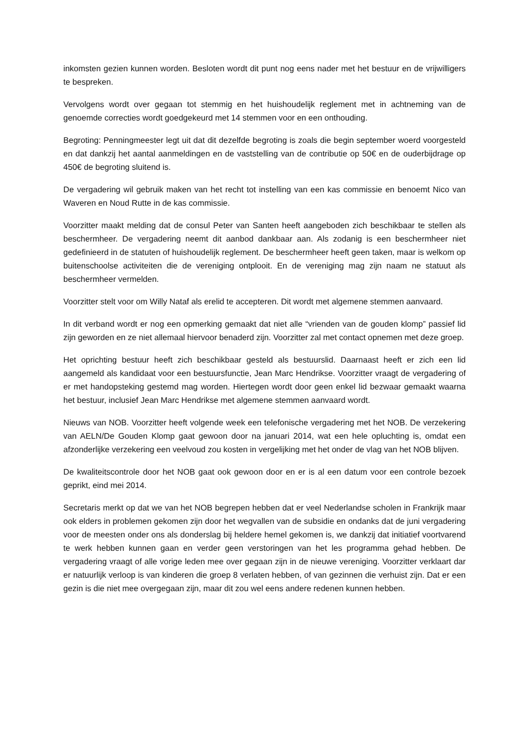inkomsten gezien kunnen worden. Besloten wordt dit punt nog eens nader met het bestuur en de vrijwilligers te bespreken.
Vervolgens wordt over gegaan tot stemmig en het huishoudelijk reglement met in achtneming van de genoemde correcties wordt goedgekeurd met 14 stemmen voor en een onthouding.
Begroting: Penningmeester legt uit dat dit dezelfde begroting is zoals die begin september woerd voorgesteld en dat dankzij het aantal aanmeldingen en de vaststelling van de contributie op 50€ en de ouderbijdrage op 450€ de begroting sluitend is.
De vergadering wil gebruik maken van het recht tot instelling van een kas commissie en benoemt Nico van Waveren en Noud Rutte in de kas commissie.
Voorzitter maakt melding dat de consul Peter van Santen heeft aangeboden zich beschikbaar te stellen als beschermheer. De vergadering neemt dit aanbod dankbaar aan. Als zodanig is een beschermheer niet gedefinieerd in de statuten of huishoudelijk reglement. De beschermheer heeft geen taken, maar is welkom op buitenschoolse activiteiten die de vereniging ontplooit. En de vereniging mag zijn naam ne statuut als beschermheer vermelden.
Voorzitter stelt voor om Willy Nataf als erelid te accepteren. Dit wordt met algemene stemmen aanvaard.
In dit verband wordt er nog een opmerking gemaakt dat niet alle “vrienden van de gouden klomp” passief lid zijn geworden en ze niet allemaal hiervoor benaderd zijn. Voorzitter zal met contact opnemen met deze groep.
Het oprichting bestuur heeft zich beschikbaar gesteld als bestuurslid. Daarnaast heeft er zich een lid aangemeld als kandidaat voor een bestuursfunctie, Jean Marc Hendrikse. Voorzitter vraagt de vergadering of er met handopsteking gestemd mag worden. Hiertegen wordt door geen enkel lid bezwaar gemaakt waarna het bestuur, inclusief Jean Marc Hendrikse met algemene stemmen aanvaard wordt.
Nieuws van NOB. Voorzitter heeft volgende week een telefonische vergadering met het NOB. De verzekering van AELN/De Gouden Klomp gaat gewoon door na januari 2014, wat een hele opluchting is, omdat een afzonderlijke verzekering een veelvoud zou kosten in vergelijking met het onder de vlag van het NOB blijven.
De kwaliteitscontrole door het NOB gaat ook gewoon door en er is al een datum voor een controle bezoek geprikt, eind mei 2014.
Secretaris merkt op dat we van het NOB begrepen hebben dat er veel Nederlandse scholen in Frankrijk maar ook elders in problemen gekomen zijn door het wegvallen van de subsidie en ondanks dat de juni vergadering voor de meesten onder ons als donderslag bij heldere hemel gekomen is, we dankzij dat initiatief voortvarend te werk hebben kunnen gaan en verder geen verstoringen van het les programma gehad hebben. De vergadering vraagt of alle vorige leden mee over gegaan zijn in de nieuwe vereniging. Voorzitter verklaart dar er natuurlijk verloop is van kinderen die groep 8 verlaten hebben, of van gezinnen die verhuist zijn. Dat er een gezin is die niet mee overgegaan zijn, maar dit zou wel eens andere redenen kunnen hebben.